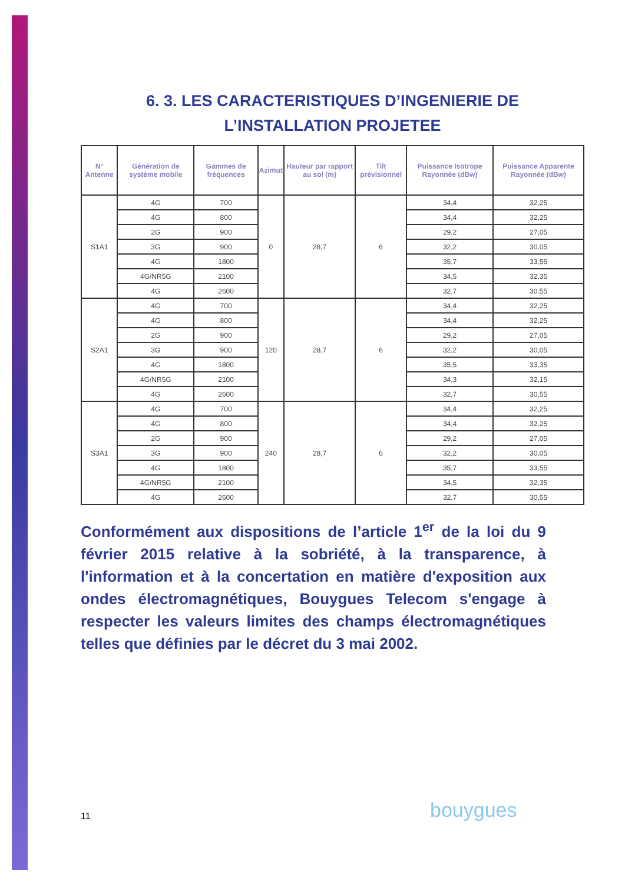6. 3. LES CARACTERISTIQUES D’INGENIERIE DE L’INSTALLATION PROJETEE
| N° Antenne | Génération de système mobile | Gammes de fréquences | Azimut | Hauteur par rapport au sol (m) | Tilt prévisionnel | Puissance Isotrope Rayonnée (dBw) | Puissance Apparente Rayonnée (dBw) |
| --- | --- | --- | --- | --- | --- | --- | --- |
| S1A1 | 4G | 700 | 0 | 28,7 | 6 | 34,4 | 32,25 |
| | 4G | 800 | | | | 34,4 | 32,25 |
| | 2G | 900 | | | | 29,2 | 27,05 |
| | 3G | 900 | | | | 32,2 | 30,05 |
| | 4G | 1800 | | | | 35,7 | 33,55 |
| | 4G/NR5G | 2100 | | | | 34,5 | 32,35 |
| | 4G | 2600 | | | | 32,7 | 30.55 |
| S2A1 | 4G | 700 | 120 | 28,7 | 6 | 34,4 | 32,25 |
| | 4G | 800 | | | | 34,4 | 32,25 |
| | 2G | 900 | | | | 29,2 | 27,05 |
| | 3G | 900 | | | | 32,2 | 30,05 |
| | 4G | 1800 | | | | 35,5 | 33,35 |
| | 4G/NR5G | 2100 | | | | 34,3 | 32,15 |
| | 4G | 2600 | | | | 32,7 | 30,55 |
| S3A1 | 4G | 700 | 240 | 28,7 | 6 | 34,4 | 32,25 |
| | 4G | 800 | | | | 34,4 | 32,25 |
| | 2G | 900 | | | | 29,2 | 27,05 |
| | 3G | 900 | | | | 32,2 | 30,05 |
| | 4G | 1800 | | | | 35,7 | 33,55 |
| | 4G/NR5G | 2100 | | | | 34,5 | 32,35 |
| | 4G | 2600 | | | | 32,7 | 30,55 |
Conformément aux dispositions de l’article 1<sup>er</sup> de la loi du 9 février 2015 relative à la sobriété, à la transparence, à l'information et à la concertation en matière d'exposition aux ondes électromagnétiques, Bouygues Telecom s'engage à respecter les valeurs limites des champs électromagnétiques telles que définies par le décret du 3 mai 2002.
11 bouygues